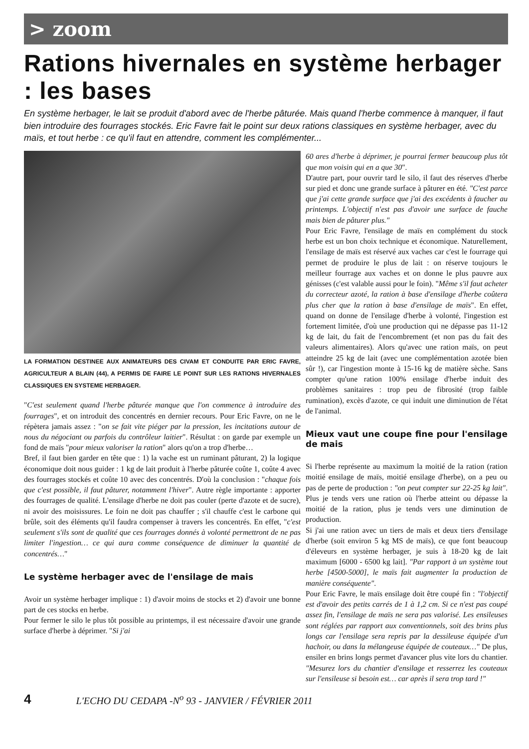> zoom
Rations hivernales en système herbager : les bases
En système herbager, le lait se produit d'abord avec de l'herbe pâturée. Mais quand l'herbe commence à manquer, il faut bien introduire des fourrages stockés. Eric Favre fait le point sur deux rations classiques en système herbager, avec du maïs, et tout herbe : ce qu'il faut en attendre, comment les complémenter...
LA FORMATION DESTINEE AUX ANIMATEURS DES CIVAM ET CONDUITE PAR ERIC FAVRE, AGRICULTEUR A BLAIN (44), A PERMIS DE FAIRE LE POINT SUR LES RATIONS HIVERNALES CLASSIQUES EN SYSTEME HERBAGER.
"C'est seulement quand l'herbe pâturée manque que l'on commence à introduire des fourrages", et on introduit des concentrés en dernier recours. Pour Eric Favre, on ne le répètera jamais assez : "on se fait vite piéger par la pression, les incitations autour de nous du négociant ou parfois du contrôleur laitier". Résultat : on garde par exemple un fond de maïs "pour mieux valoriser la ration" alors qu'on a trop d'herbe…
Bref, il faut bien garder en tête que : 1) la vache est un ruminant pâturant, 2) la logique économique doit nous guider : 1 kg de lait produit à l'herbe pâturée coûte 1, coûte 4 avec des fourrages stockés et coûte 10 avec des concentrés. D'où la conclusion : "chaque fois que c'est possible, il faut pâturer, notamment l'hiver". Autre règle importante : apporter des fourrages de qualité. L'ensilage d'herbe ne doit pas couler (perte d'azote et de sucre), ni avoir des moisissures. Le foin ne doit pas chauffer ; s'il chauffe c'est le carbone qui brûle, soit des éléments qu'il faudra compenser à travers les concentrés. En effet, "c'est seulement s'ils sont de qualité que ces fourrages donnés à volonté permettront de ne pas limiter l'ingestion… ce qui aura comme conséquence de diminuer la quantité de concentrés…"
Le système herbager avec de l'ensilage de mais
Avoir un système herbager implique : 1) d'avoir moins de stocks et 2) d'avoir une bonne part de ces stocks en herbe.
Pour fermer le silo le plus tôt possible au printemps, il est nécessaire d'avoir une grande surface d'herbe à déprimer. "Si j'ai
60 ares d'herbe à déprimer, je pourrai fermer beaucoup plus tôt que mon voisin qui en a que 30".
D'autre part, pour ouvrir tard le silo, il faut des réserves d'herbe sur pied et donc une grande surface à pâturer en été. "C'est parce que j'ai cette grande surface que j'ai des excédents à faucher au printemps. L'objectif n'est pas d'avoir une surface de fauche mais bien de pâturer plus."
Pour Eric Favre, l'ensilage de maïs en complément du stock herbe est un bon choix technique et économique. Naturellement, l'ensilage de maïs est réservé aux vaches car c'est le fourrage qui permet de produire le plus de lait : on réserve toujours le meilleur fourrage aux vaches et on donne le plus pauvre aux génisses (c'est valable aussi pour le foin). "Même s'il faut acheter du correcteur azoté, la ration à base d'ensilage d'herbe coûtera plus cher que la ration à base d'ensilage de maïs". En effet, quand on donne de l'ensilage d'herbe à volonté, l'ingestion est fortement limitée, d'où une production qui ne dépasse pas 11-12 kg de lait, du fait de l'encombrement (et non pas du fait des valeurs alimentaires). Alors qu'avec une ration maïs, on peut atteindre 25 kg de lait (avec une complémentation azotée bien sûr !), car l'ingestion monte à 15-16 kg de matière sèche. Sans compter qu'une ration 100% ensilage d'herbe induit des problèmes sanitaires : trop peu de fibrosité (trop faible rumination), excès d'azote, ce qui induit une diminution de l'état de l'animal.
Mieux vaut une coupe fine pour l'ensilage de mais
Si l'herbe représente au maximum la moitié de la ration (ration moitié ensilage de maïs, moitié ensilage d'herbe), on a peu ou pas de perte de production : "on peut compter sur 22-25 kg lait". Plus je tends vers une ration où l'herbe atteint ou dépasse la moitié de la ration, plus je tends vers une diminution de production.
Si j'ai une ration avec un tiers de maïs et deux tiers d'ensilage d'herbe (soit environ 5 kg MS de maïs), ce que font beaucoup d'éleveurs en système herbager, je suis à 18-20 kg de lait maximum [6000 - 6500 kg lait]. "Par rapport à un système tout herbe [4500-5000], le maïs fait augmenter la production de manière conséquente".
Pour Eric Favre, le maïs ensilage doit être coupé fin : "l'objectif est d'avoir des petits carrés de 1 à 1,2 cm. Si ce n'est pas coupé assez fin, l'ensilage de maïs ne sera pas valorisé. Les ensileuses sont réglées par rapport aux conventionnels, soit des brins plus longs car l'ensilage sera repris par la dessileuse équipée d'un hachoir, ou dans la mélangeuse équipée de couteaux…" De plus, ensiler en brins longs permet d'avancer plus vite lors du chantier. "Mesurez lors du chantier d'ensilage et resserrez les couteaux sur l'ensileuse si besoin est… car après il sera trop tard !"
4 L'ECHO DU CEDAPA -N<sup>o</sup> 93 - JANVIER / FÉVRIER 2011